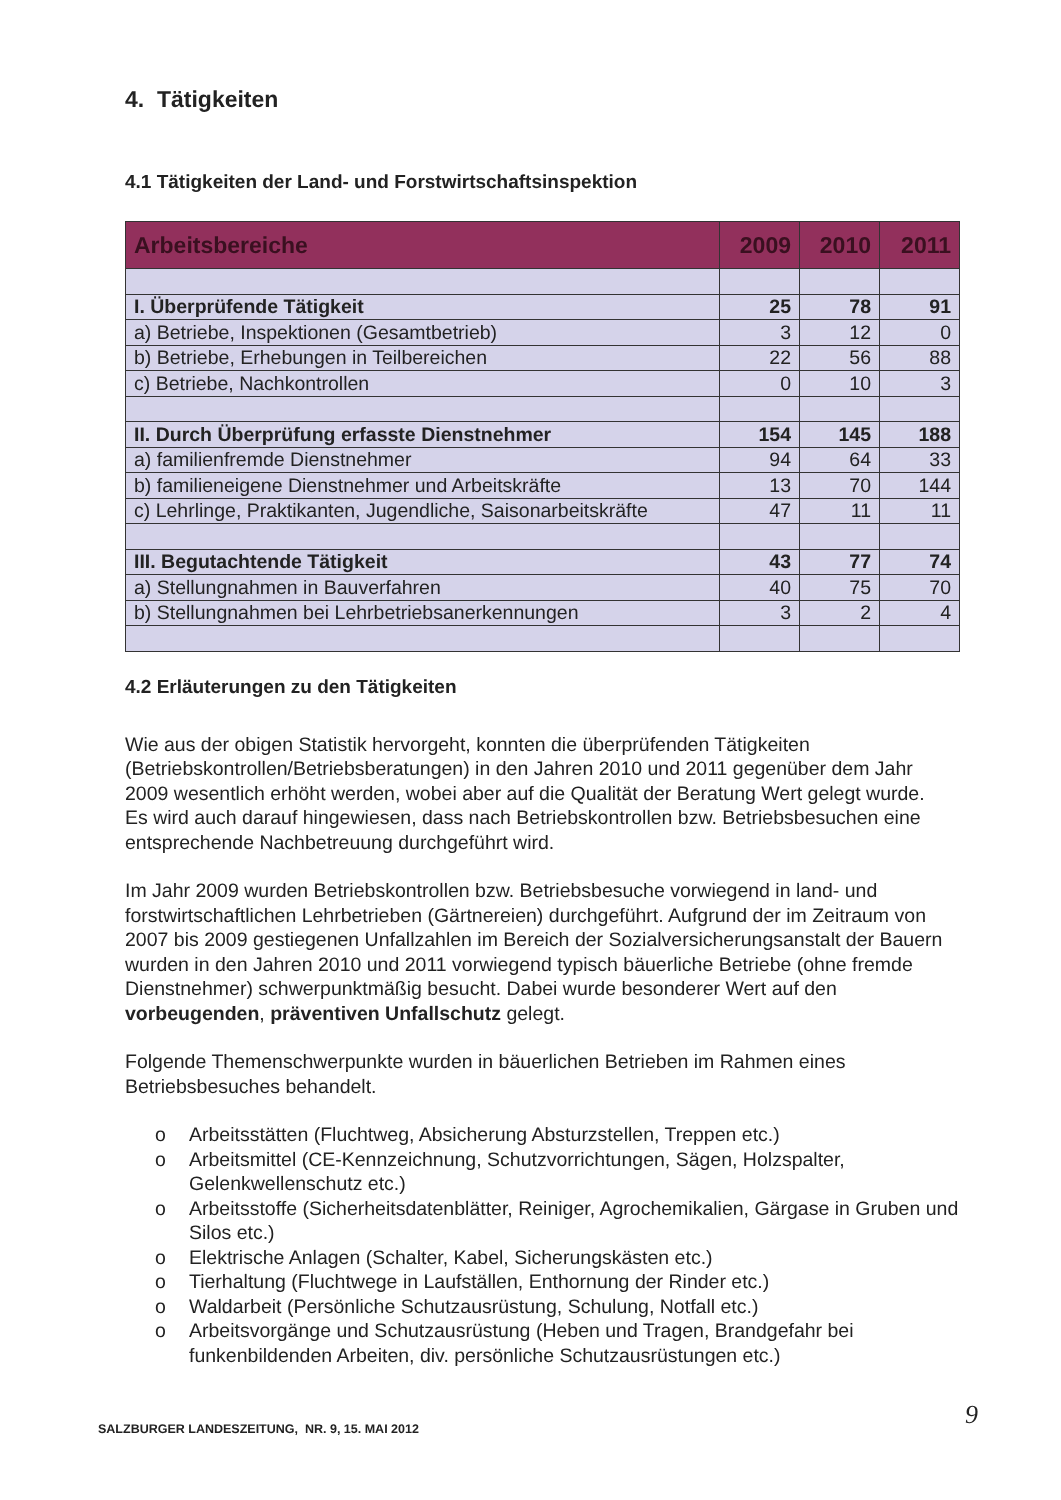4. Tätigkeiten
4.1 Tätigkeiten der Land- und Forstwirtschaftsinspektion
| Arbeitsbereiche | 2009 | 2010 | 2011 |
| --- | --- | --- | --- |
| I. Überprüfende Tätigkeit | 25 | 78 | 91 |
| a) Betriebe, Inspektionen (Gesamtbetrieb) | 3 | 12 | 0 |
| b) Betriebe, Erhebungen in Teilbereichen | 22 | 56 | 88 |
| c) Betriebe, Nachkontrollen | 0 | 10 | 3 |
| II. Durch Überprüfung erfasste Dienstnehmer | 154 | 145 | 188 |
| a) familienfremde Dienstnehmer | 94 | 64 | 33 |
| b) familieneigene Dienstnehmer und Arbeitskräfte | 13 | 70 | 144 |
| c) Lehrlinge, Praktikanten, Jugendliche, Saisonarbeitskräfte | 47 | 11 | 11 |
| III. Begutachtende Tätigkeit | 43 | 77 | 74 |
| a) Stellungnahmen in Bauverfahren | 40 | 75 | 70 |
| b) Stellungnahmen bei Lehrbetriebsanerkennungen | 3 | 2 | 4 |
4.2 Erläuterungen zu den Tätigkeiten
Wie aus der obigen Statistik hervorgeht, konnten die überprüfenden Tätigkeiten (Betriebskontrollen/Betriebsberatungen) in den Jahren 2010 und 2011 gegenüber dem Jahr 2009 wesentlich erhöht werden, wobei aber auf die Qualität der Beratung Wert gelegt wurde. Es wird auch darauf hingewiesen, dass nach Betriebskontrollen bzw. Betriebsbesuchen eine entsprechende Nachbetreuung durchgeführt wird.
Im Jahr 2009 wurden Betriebskontrollen bzw. Betriebsbesuche vorwiegend in land- und forstwirtschaftlichen Lehrbetrieben (Gärtnereien) durchgeführt. Aufgrund der im Zeitraum von 2007 bis 2009 gestiegenen Unfallzahlen im Bereich der Sozialversicherungsanstalt der Bauern wurden in den Jahren 2010 und 2011 vorwiegend typisch bäuerliche Betriebe (ohne fremde Dienstnehmer) schwerpunktmäßig besucht. Dabei wurde besonderer Wert auf den vorbeugenden, präventiven Unfallschutz gelegt.
Folgende Themenschwerpunkte wurden in bäuerlichen Betrieben im Rahmen eines Betriebsbesuches behandelt.
o Arbeitsstätten (Fluchtweg, Absicherung Absturzstellen, Treppen etc.)
o Arbeitsmittel (CE-Kennzeichnung, Schutzvorrichtungen, Sägen, Holzspalter, Gelenkwellenschutz etc.)
o Arbeitsstoffe (Sicherheitsdatenblätter, Reiniger, Agrochemikalien, Gärgase in Gruben und Silos etc.)
o Elektrische Anlagen (Schalter, Kabel, Sicherungskästen etc.)
o Tierhaltung (Fluchtwege in Laufställen, Enthornung der Rinder etc.)
o Waldarbeit (Persönliche Schutzausrüstung, Schulung, Notfall etc.)
o Arbeitsvorgänge und Schutzausrüstung (Heben und Tragen, Brandgefahr bei funkenbildenden Arbeiten, div. persönliche Schutzausrüstungen etc.)
SALZBURGER LANDESZEITUNG, NR. 9, 15. MAI 2012
9